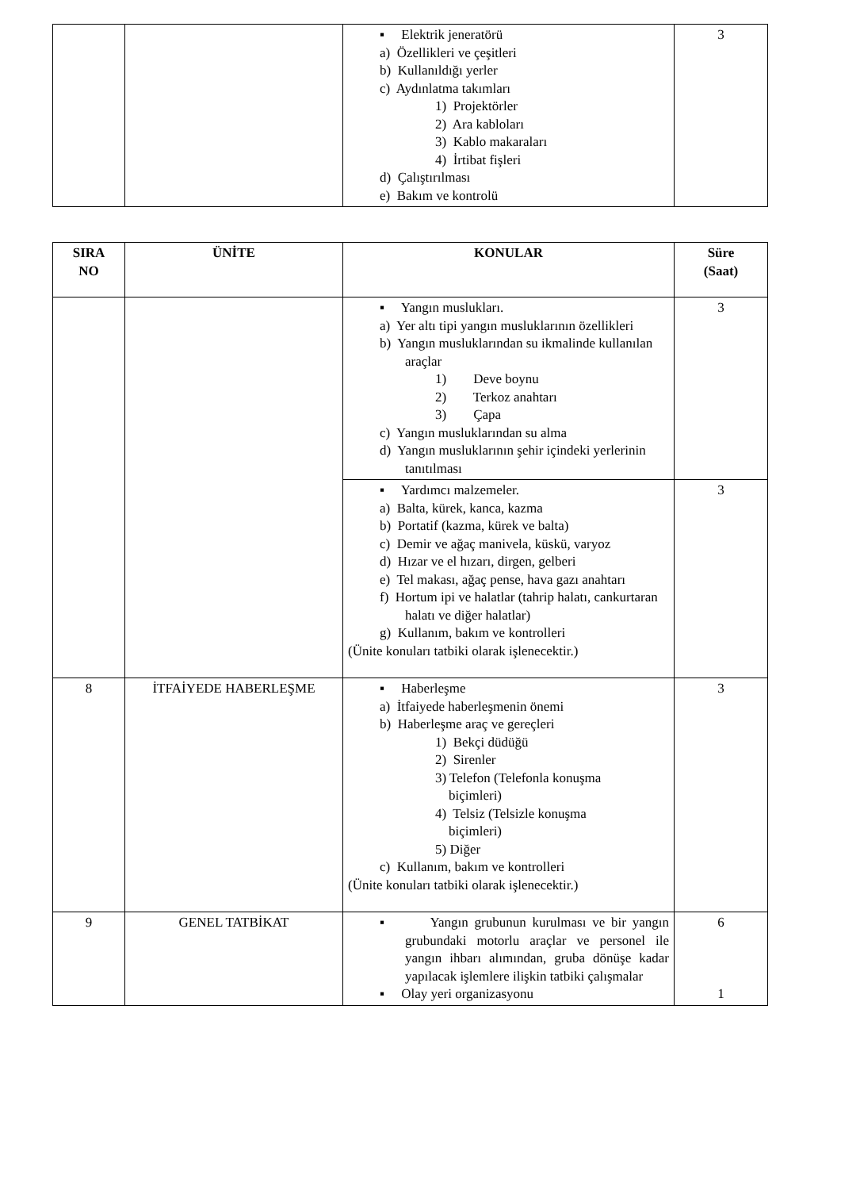| | | ▪ Elektrik jeneratörü a) Özellikleri ve çeşitleri b) Kullanıldığı yerler c) Aydınlatma takımları 1) Projektörler 2) Ara kabloları 3) Kablo makaraları 4) İrtibat fişleri d) Çalıştırılması e) Bakım ve kontrolü | 3 |
| SIRA NO | ÜNİTE | KONULAR | Süre (Saat) |
| --- | --- | --- | --- |
| | | ▪ Yangın muslukları. a) Yer altı tipi yangın musluklarının özellikleri b) Yangın musluklarından su ikmalinde kullanılan araçlar 1) Deve boynu 2) Terkoz anahtarı 3) Çapa c) Yangın musluklarından su alma d) Yangın musluklarının şehir içindeki yerlerinin tanıtılması | 3 |
| | | ▪ Yardımcı malzemeler. a) Balta, kürek, kanca, kazma b) Portatif (kazma, kürek ve balta) c) Demir ve ağaç manivela, küskü, varyoz d) Hızar ve el hızarı, dirgen, gelberi e) Tel makası, ağaç pense, hava gazı anahtarı f) Hortum ipi ve halatlar (tahrip halatı, cankurtaran halatı ve diğer halatlar) g) Kullanım, bakım ve kontrolleri (Ünite konuları tatbiki olarak işlenecektir.) | 3 |
| 8 | İTFAİYEDE HABERLEŞME | ▪ Haberleşme a) İtfaiyede haberleşmenin önemi b) Haberleşme araç ve gereçleri 1) Bekçi düdüğü 2) Sirenler 3) Telefon (Telefonla konuşma biçimleri) 4) Telsiz (Telsizle konuşma biçimleri) 5) Diğer c) Kullanım, bakım ve kontrolleri (Ünite konuları tatbiki olarak işlenecektir.) | 3 |
| 9 | GENEL TATBİKAT | ▪ Yangın grubunun kurulması ve bir yangın grubundaki motorlu araçlar ve personel ile yangın ihbarı alımından, gruba dönüşe kadar yapılacak işlemlere ilişkin tatbiki çalışmalar ▪ Olay yeri organizasyonu | 6 1 |